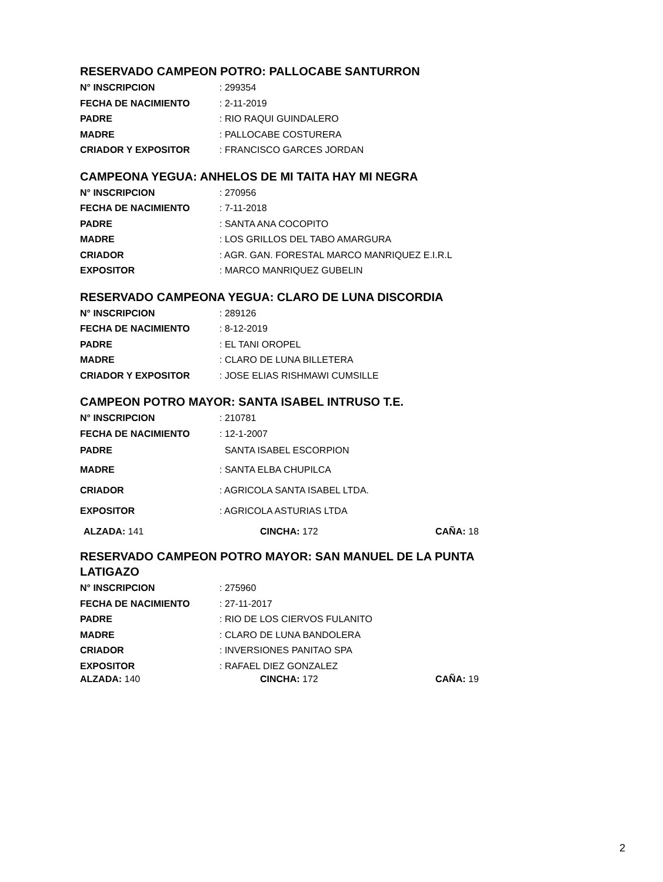RESERVADO CAMPEON POTRO: PALLOCABE SANTURRON
| N° INSCRIPCION | : 299354 |
| FECHA DE NACIMIENTO | : 2-11-2019 |
| PADRE | : RIO RAQUI GUINDALERO |
| MADRE | : PALLOCABE COSTURERA |
| CRIADOR Y EXPOSITOR | : FRANCISCO GARCES JORDAN |
CAMPEONA YEGUA: ANHELOS DE MI TAITA HAY MI NEGRA
| N° INSCRIPCION | : 270956 |
| FECHA DE NACIMIENTO | : 7-11-2018 |
| PADRE | : SANTA ANA COCOPITO |
| MADRE | : LOS GRILLOS DEL TABO AMARGURA |
| CRIADOR | : AGR. GAN. FORESTAL MARCO MANRIQUEZ E.I.R.L |
| EXPOSITOR | : MARCO MANRIQUEZ GUBELIN |
RESERVADO CAMPEONA YEGUA: CLARO DE LUNA DISCORDIA
| N° INSCRIPCION | : 289126 |
| FECHA DE NACIMIENTO | : 8-12-2019 |
| PADRE | : EL TANI OROPEL |
| MADRE | : CLARO DE LUNA BILLETERA |
| CRIADOR Y EXPOSITOR | : JOSE ELIAS RISHMAWI CUMSILLE |
CAMPEON POTRO MAYOR: SANTA ISABEL INTRUSO T.E.
| N° INSCRIPCION | : 210781 |
| FECHA DE NACIMIENTO | : 12-1-2007 |
| PADRE | SANTA ISABEL ESCORPION |
| MADRE | : SANTA ELBA CHUPILCA |
| CRIADOR | : AGRICOLA SANTA ISABEL LTDA. |
| EXPOSITOR | : AGRICOLA ASTURIAS LTDA |
ALZADA: 141 CINCHA: 172 CAÑA: 18
RESERVADO CAMPEON POTRO MAYOR: SAN MANUEL DE LA PUNTA
LATIGAZO
| N° INSCRIPCION | : 275960 |
| FECHA DE NACIMIENTO | : 27-11-2017 |
| PADRE | : RIO DE LOS CIERVOS FULANITO |
| MADRE | : CLARO DE LUNA BANDOLERA |
| CRIADOR | : INVERSIONES PANITAO SPA |
| EXPOSITOR | : RAFAEL DIEZ GONZALEZ |
ALZADA: 140 CINCHA: 172 CAÑA: 19
2